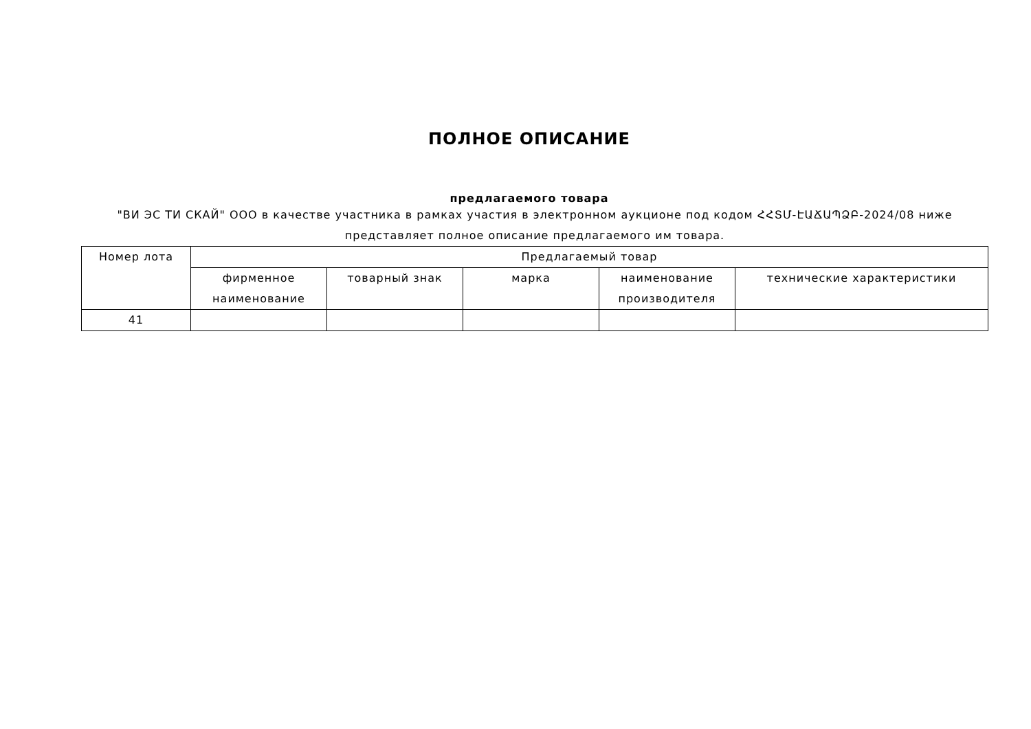ПОЛНОЕ ОПИСАНИЕ
предлагаемого товара
"ВИ ЭС ТИ СКАЙ" ООО в качестве участника в рамках участия в электронном аукционе под кодом ՀՀՏՄ-ԷԱՃԱՊՁԲ-2024/08 ниже представляет полное описание предлагаемого им товара.
| Номер лота | Предлагаемый товар | | | | |
| --- | --- | --- | --- | --- | --- |
| | фирменное наименование | товарный знак | марка | наименование производителя | технические характеристики |
| 41 | | | | | |